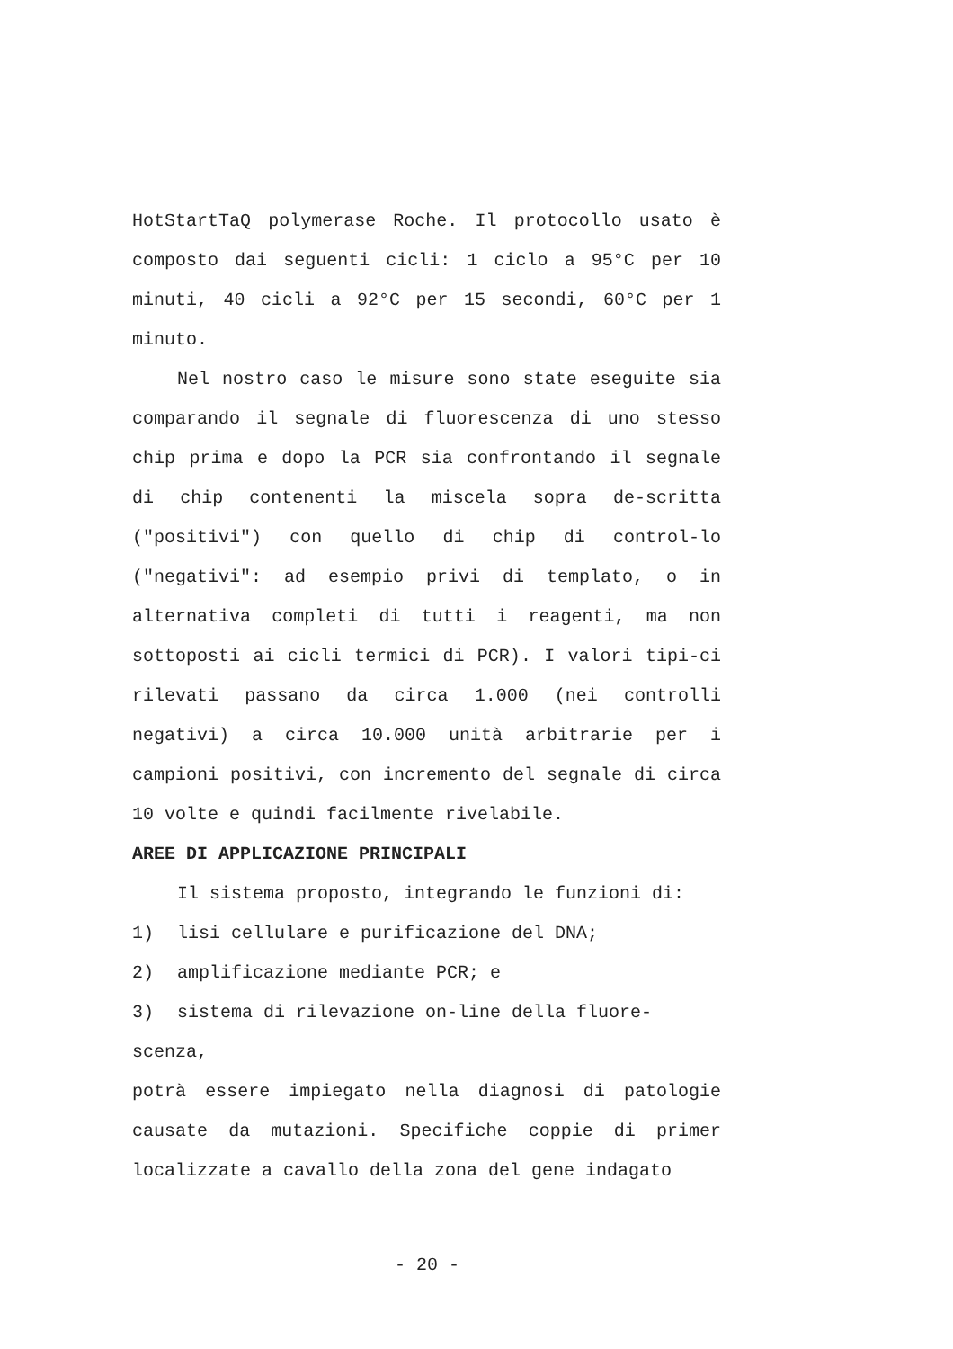HotStartTaQ polymerase Roche. Il protocollo usato è composto dai seguenti cicli: 1 ciclo a 95°C per 10 minuti, 40 cicli a 92°C per 15 secondi, 60°C per 1 minuto.
Nel nostro caso le misure sono state eseguite sia comparando il segnale di fluorescenza di uno stesso chip prima e dopo la PCR sia confrontando il segnale di chip contenenti la miscela sopra de-scritta ("positivi") con quello di chip di control-lo ("negativi": ad esempio privi di templato, o in alternativa completi di tutti i reagenti, ma non sottoposti ai cicli termici di PCR). I valori tipi-ci rilevati passano da circa 1.000 (nei controlli negativi) a circa 10.000 unità arbitrarie per i campioni positivi, con incremento del segnale di circa 10 volte e quindi facilmente rivelabile.
AREE DI APPLICAZIONE PRINCIPALI
Il sistema proposto, integrando le funzioni di:
1) lisi cellulare e purificazione del DNA;
2) amplificazione mediante PCR; e
3) sistema di rilevazione on-line della fluore-
scenza,
potrà essere impiegato nella diagnosi di patologie causate da mutazioni. Specifiche coppie di primer localizzate a cavallo della zona del gene indagato
- 20 -